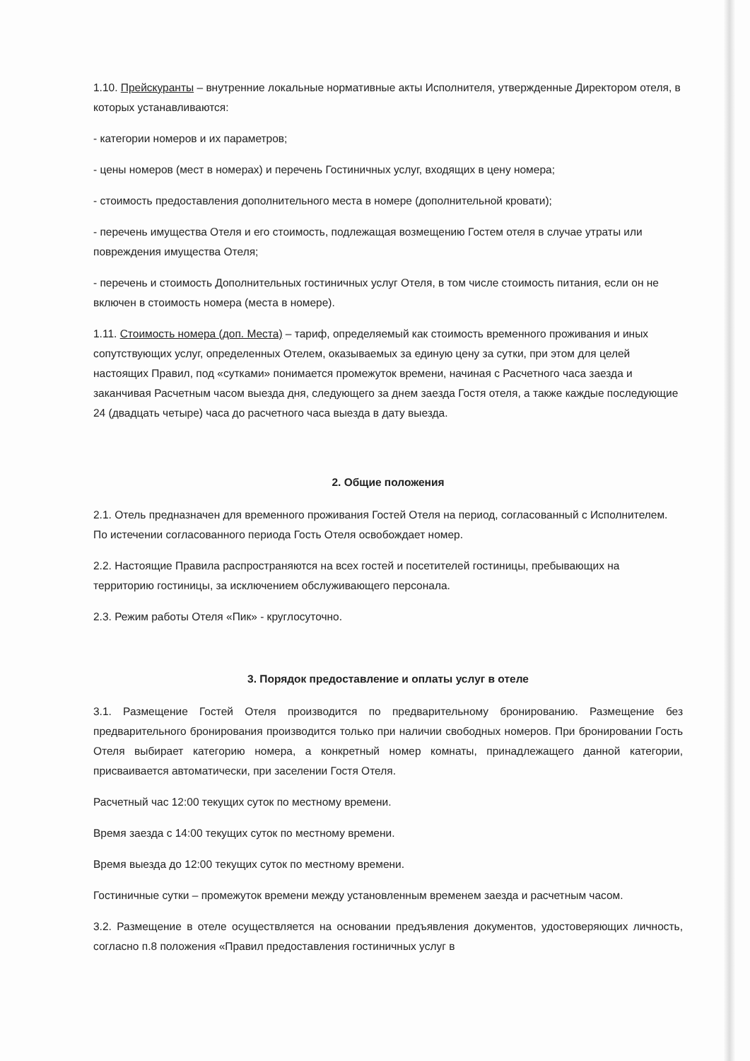1.10. Прейскуранты – внутренние локальные нормативные акты Исполнителя, утвержденные Директором отеля, в которых устанавливаются:
- категории номеров и их параметров;
- цены номеров (мест в номерах) и перечень Гостиничных услуг, входящих в цену номера;
- стоимость предоставления дополнительного места в номере (дополнительной кровати);
- перечень имущества Отеля и его стоимость, подлежащая возмещению Гостем отеля в случае утраты или повреждения имущества Отеля;
- перечень и стоимость Дополнительных гостиничных услуг Отеля, в том числе стоимость питания, если он не включен в стоимость номера (места в номере).
1.11. Стоимость номера (доп. Места) – тариф, определяемый как стоимость временного проживания и иных сопутствующих услуг, определенных Отелем, оказываемых за единую цену за сутки, при этом для целей настоящих Правил, под «сутками» понимается промежуток времени, начиная с Расчетного часа заезда и заканчивая Расчетным часом выезда дня, следующего за днем заезда Гостя отеля, а также каждые последующие 24 (двадцать четыре) часа до расчетного часа выезда в дату выезда.
2. Общие положения
2.1. Отель предназначен для временного проживания Гостей Отеля на период, согласованный с Исполнителем. По истечении согласованного периода Гость Отеля освобождает номер.
2.2. Настоящие Правила распространяются на всех гостей и посетителей гостиницы, пребывающих на территорию гостиницы, за исключением обслуживающего персонала.
2.3. Режим работы Отеля «Пик» - круглосуточно.
3. Порядок предоставление и оплаты услуг в отеле
3.1. Размещение Гостей Отеля производится по предварительному бронированию. Размещение без предварительного бронирования производится только при наличии свободных номеров. При бронировании Гость Отеля выбирает категорию номера, а конкретный номер комнаты, принадлежащего данной категории, присваивается автоматически, при заселении Гостя Отеля.
Расчетный час 12:00 текущих суток по местному времени.
Время заезда с 14:00 текущих суток по местному времени.
Время выезда до 12:00 текущих суток по местному времени.
Гостиничные сутки – промежуток времени между установленным временем заезда и расчетным часом.
3.2. Размещение в отеле осуществляется на основании предъявления документов, удостоверяющих личность, согласно п.8 положения «Правил предоставления гостиничных услуг в